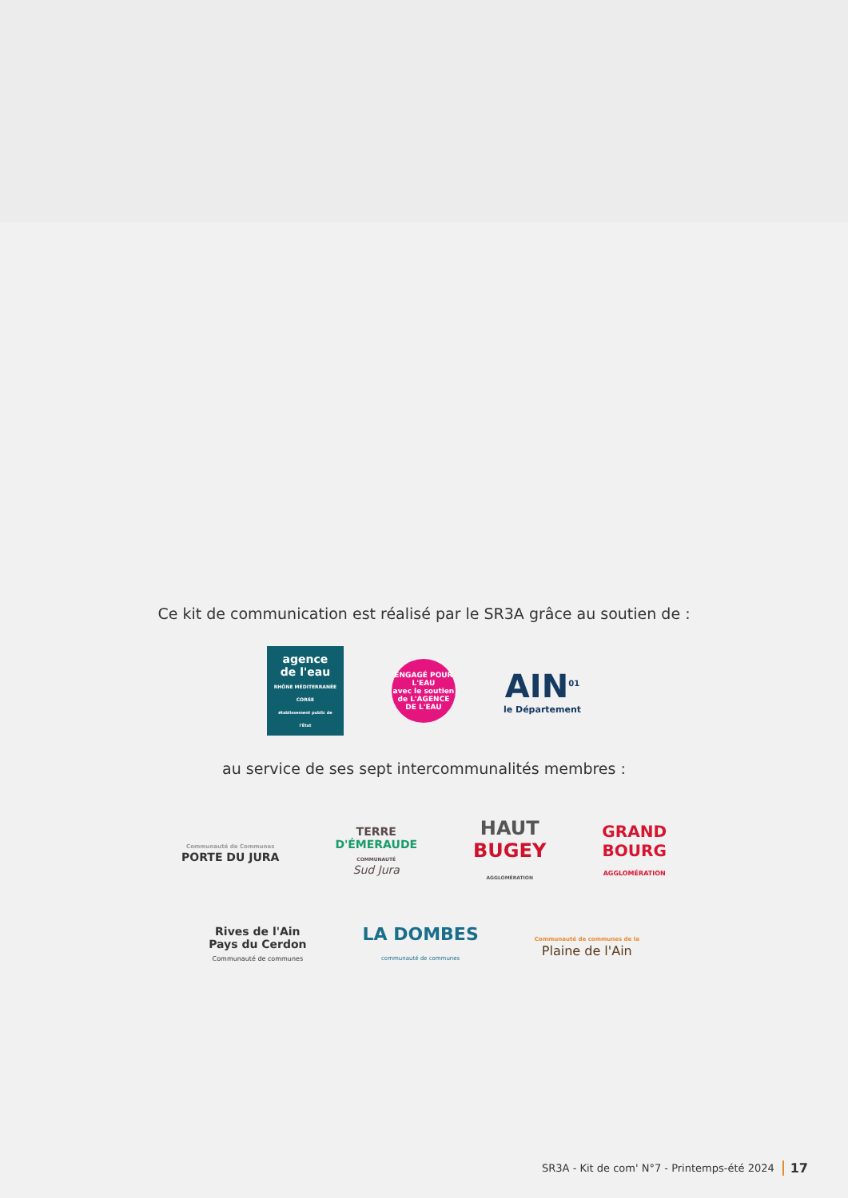Ce kit de communication est réalisé par le SR3A grâce au soutien de :
agence de l'eau
RHÔNE MÉDITERRANÉE CORSE
établissement public de l'État
ENGAGÉ POUR L'EAU
avec le soutien de L'AGENCE DE L'EAU
AIN<sup>01</sup>
le Département
au service de ses sept intercommunalités membres :
Communauté de Communes
PORTE DU JURA
TERRE
D'ÉMERAUDE
COMMUNAUTÉ
Sud Jura
HAUT
BUGEY
AGGLOMÉRATION
GRAND
BOURG
AGGLOMÉRATION
Rives de l'Ain
Pays du Cerdon
Communauté de communes
LA DOMBES
communauté de communes
Communauté de communes de la
Plaine de l'Ain
SR3A - Kit de com' N°7 - Printemps-été 2024 17